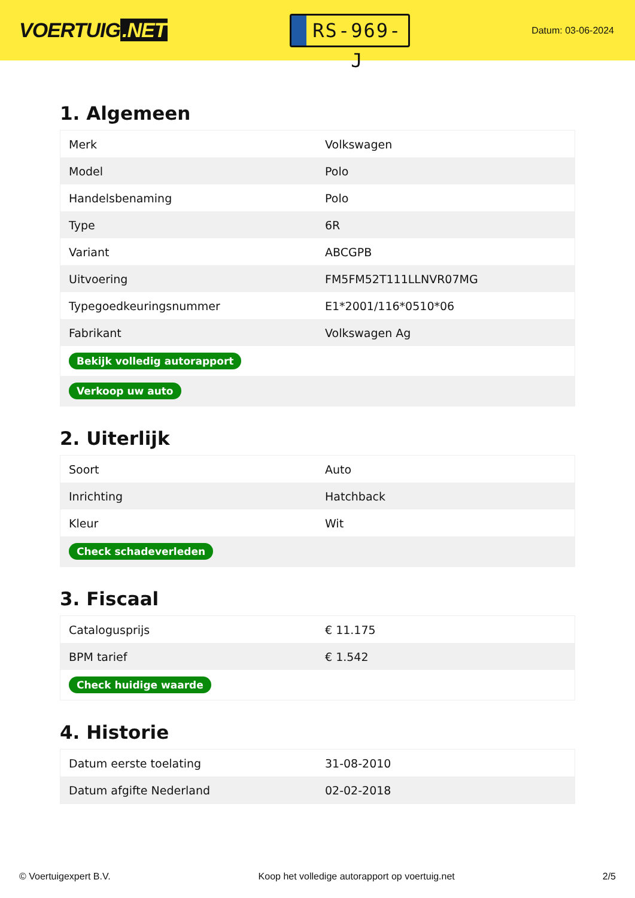VOERTUIG.NET
RS-969-J
Datum: 03-06-2024
1. Algemeen
| Merk | Volkswagen |
| Model | Polo |
| Handelsbenaming | Polo |
| Type | 6R |
| Variant | ABCGPB |
| Uitvoering | FM5FM52T111LLNVR07MG |
| Typegoedkeuringsnummer | E1*2001/116*0510*06 |
| Fabrikant | Volkswagen Ag |
| Bekijk volledig autorapport | |
| Verkoop uw auto | |
2. Uiterlijk
| Soort | Auto |
| Inrichting | Hatchback |
| Kleur | Wit |
| Check schadeverleden | |
3. Fiscaal
| Catalogusprijs | € 11.175 |
| BPM tarief | € 1.542 |
| Check huidige waarde | |
4. Historie
| Datum eerste toelating | 31-08-2010 |
| Datum afgifte Nederland | 02-02-2018 |
© Voertuigexpert B.V. Koop het volledige autorapport op voertuig.net 2/5